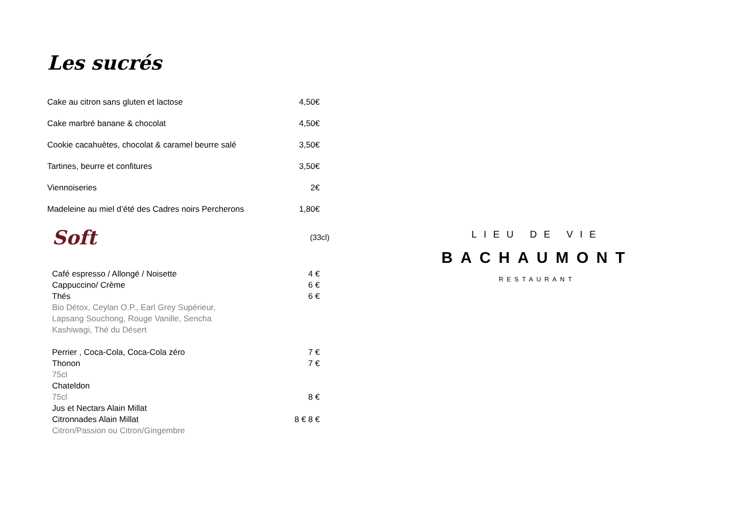Les sucrés
Cake au citron sans gluten et lactose 4,50€
Cake marbré banane & chocolat 4,50€
Cookie cacahuètes, chocolat & caramel beurre salé 3,50€
Tartines, beurre et confitures 3,50€
Viennoiseries 2€
Madeleine au miel d’été des Cadres noirs Percherons 1,80€
Soft
(33cl)
Café espresso / Allongé / Noisette 4 €
Cappuccino/ Crème 6 €
Thés 6 €
Bio Détox, Ceylan O.P., Earl Grey Supérieur,
Lapsang Souchong, Rouge Vanille, Sencha
Kashiwagi, Thé du Désert
Perrier , Coca-Cola, Coca-Cola zéro 7 €
Thonon 7 €
75cl
Chateldon
75cl 8 €
Jus et Nectars Alain Millat
Citronnades Alain Millat 8 € 8 €
Citron/Passion ou Citron/Gingembre
LIEU DE VIE
BACHAUMONT
RESTAURANT